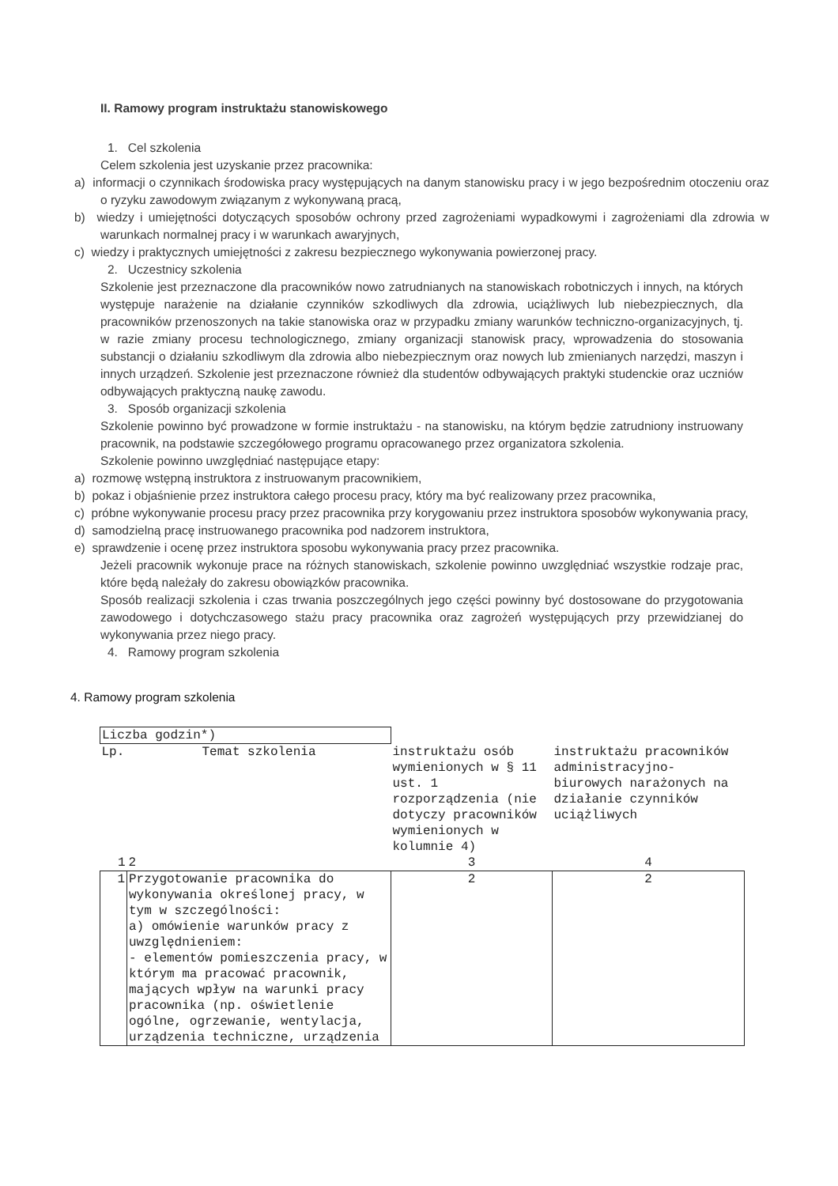II. Ramowy program instruktażu stanowiskowego
1. Cel szkolenia
Celem szkolenia jest uzyskanie przez pracownika:
a) informacji o czynnikach środowiska pracy występujących na danym stanowisku pracy i w jego bezpośrednim otoczeniu oraz o ryzyku zawodowym związanym z wykonywaną pracą,
b) wiedzy i umiejętności dotyczących sposobów ochrony przed zagrożeniami wypadkowymi i zagrożeniami dla zdrowia w warunkach normalnej pracy i w warunkach awaryjnych,
c) wiedzy i praktycznych umiejętności z zakresu bezpiecznego wykonywania powierzonej pracy.
2. Uczestnicy szkolenia
Szkolenie jest przeznaczone dla pracowników nowo zatrudnianych na stanowiskach robotniczych i innych, na których występuje narażenie na działanie czynników szkodliwych dla zdrowia, uciążliwych lub niebezpiecznych, dla pracowników przenoszonych na takie stanowiska oraz w przypadku zmiany warunków techniczno-organizacyjnych, tj. w razie zmiany procesu technologicznego, zmiany organizacji stanowisk pracy, wprowadzenia do stosowania substancji o działaniu szkodliwym dla zdrowia albo niebezpiecznym oraz nowych lub zmienianych narzędzi, maszyn i innych urządzeń. Szkolenie jest przeznaczone również dla studentów odbywających praktyki studenckie oraz uczniów odbywających praktyczną naukę zawodu.
3. Sposób organizacji szkolenia
Szkolenie powinno być prowadzone w formie instruktażu - na stanowisku, na którym będzie zatrudniony instruowany pracownik, na podstawie szczegółowego programu opracowanego przez organizatora szkolenia.
Szkolenie powinno uwzględniać następujące etapy:
a) rozmowę wstępną instruktora z instruowanym pracownikiem,
b) pokaz i objaśnienie przez instruktora całego procesu pracy, który ma być realizowany przez pracownika,
c) próbne wykonywanie procesu pracy przez pracownika przy korygowaniu przez instruktora sposobów wykonywania pracy,
d) samodzielną pracę instruowanego pracownika pod nadzorem instruktora,
e) sprawdzenie i ocenę przez instruktora sposobu wykonywania pracy przez pracownika.
Jeżeli pracownik wykonuje prace na różnych stanowiskach, szkolenie powinno uwzględniać wszystkie rodzaje prac, które będą należały do zakresu obowiązków pracownika.
Sposób realizacji szkolenia i czas trwania poszczególnych jego części powinny być dostosowane do przygotowania zawodowego i dotychczasowego stażu pracy pracownika oraz zagrożeń występujących przy przewidzianej do wykonywania przez niego pracy.
4. Ramowy program szkolenia
4. Ramowy program szkolenia
| Liczba godzin*) | | | |
| Lp. | Temat szkolenia | instruktażu osób wymienionych w § 11 ust. 1 rozporządzenia (nie dotyczy pracowników wymienionych w kolumnie 4) | instruktażu pracowników administracyjno-biurowych narażonych na działanie czynników uciążliwych |
| 1 | 2 | 3 | 4 |
| 1 | Przygotowanie pracownika do wykonywania określonej pracy, w tym w szczególności: a) omówienie warunków pracy z uwzględnieniem: - elementów pomieszczenia pracy, w którym ma pracować pracownik, mających wpływ na warunki pracy pracownika (np. oświetlenie ogólne, ogrzewanie, wentylacja, urządzenia techniczne, urządzenia | 2 | 2 |